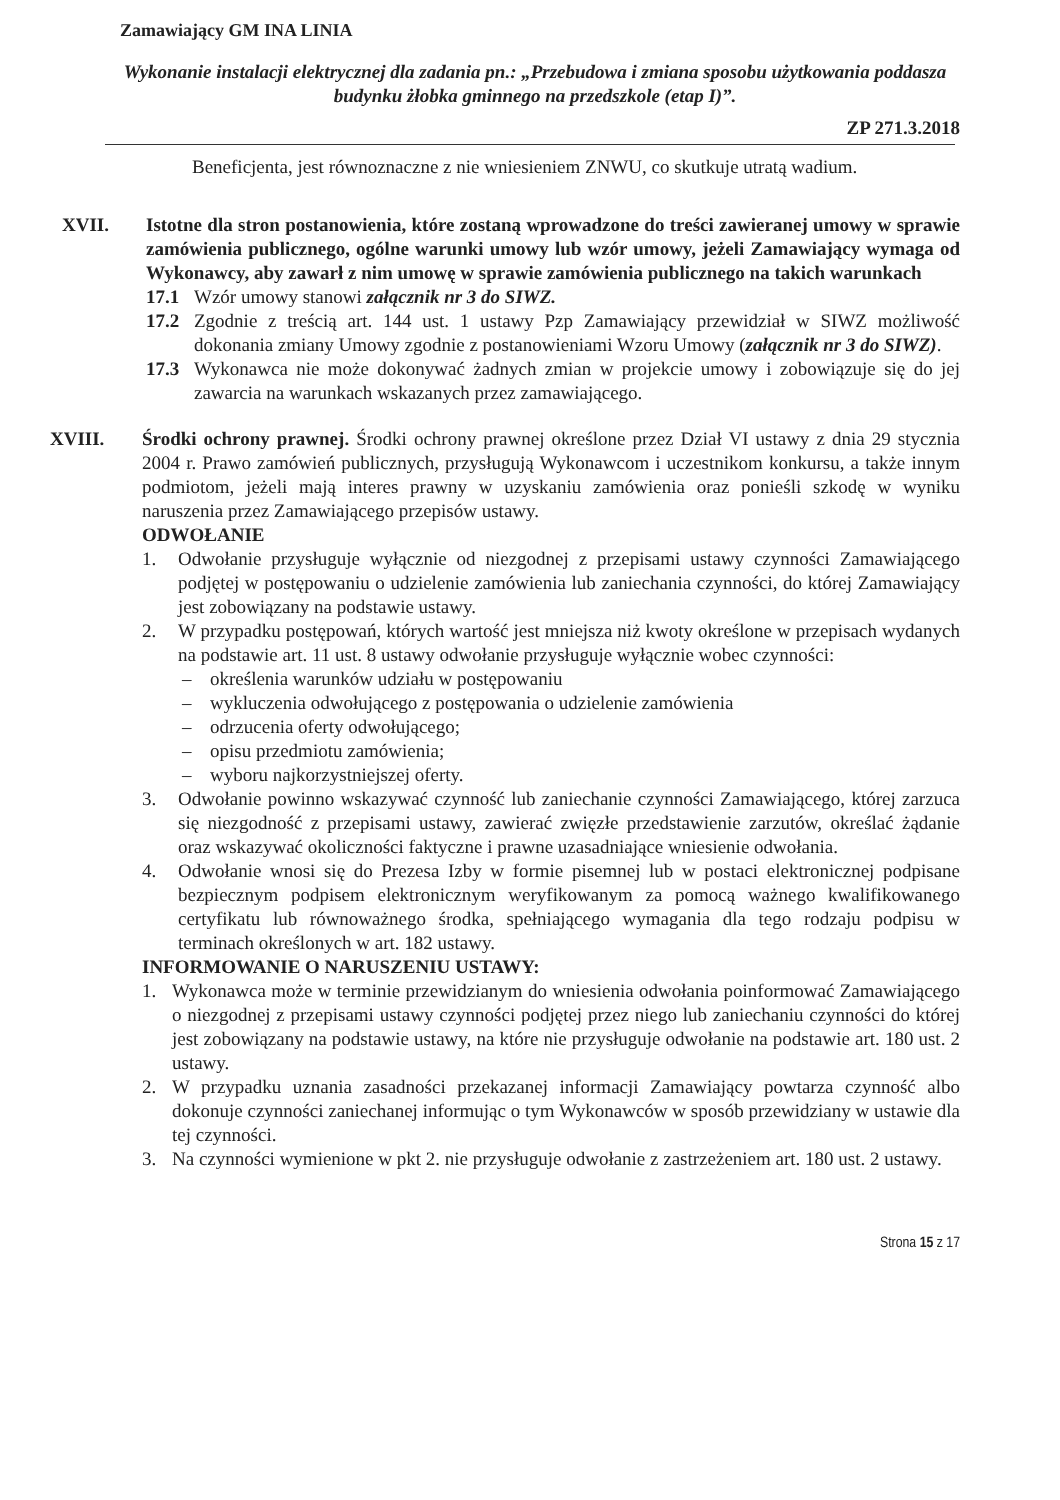Zamawiający GM INA LINIA
Wykonanie instalacji elektrycznej dla zadania pn.: „Przebudowa i zmiana sposobu użytkowania poddasza budynku żłobka gminnego na przedszkole (etap I)”.
ZP 271.3.2018
Beneficjenta, jest równoznaczne z nie wniesieniem ZNWU, co skutkuje utratą wadium.
XVII. Istotne dla stron postanowienia, które zostaną wprowadzone do treści zawieranej umowy w sprawie zamówienia publicznego, ogólne warunki umowy lub wzór umowy, jeżeli Zamawiający wymaga od Wykonawcy, aby zawarł z nim umowę w sprawie zamówienia publicznego na takich warunkach
17.1 Wzór umowy stanowi załącznik nr 3 do SIWZ.
17.2 Zgodnie z treścią art. 144 ust. 1 ustawy Pzp Zamawiający przewidział w SIWZ możliwość dokonania zmiany Umowy zgodnie z postanowieniami Wzoru Umowy (załącznik nr 3 do SIWZ).
17.3 Wykonawca nie może dokonywać żadnych zmian w projekcie umowy i zobowiązuje się do jej zawarcia na warunkach wskazanych przez zamawiającego.
XVIII. Środki ochrony prawnej. Środki ochrony prawnej określone przez Dział VI ustawy z dnia 29 stycznia 2004 r. Prawo zamówień publicznych, przysługują Wykonawcom i uczestnikom konkursu, a także innym podmiotom, jeżeli mają interes prawny w uzyskaniu zamówienia oraz ponieśli szkodę w wyniku naruszenia przez Zamawiającego przepisów ustawy.
ODWOŁANIE
1. Odwołanie przysługuje wyłącznie od niezgodnej z przepisami ustawy czynności Zamawiającego podjętej w postępowaniu o udzielenie zamówienia lub zaniechania czynności, do której Zamawiający jest zobowiązany na podstawie ustawy.
2. W przypadku postępowań, których wartość jest mniejsza niż kwoty określone w przepisach wydanych na podstawie art. 11 ust. 8 ustawy odwołanie przysługuje wyłącznie wobec czynności:
– określenia warunków udziału w postępowaniu
– wykluczenia odwołującego z postępowania o udzielenie zamówienia
– odrzucenia oferty odwołującego;
– opisu przedmiotu zamówienia;
– wyboru najkorzystniejszej oferty.
3. Odwołanie powinno wskazywać czynność lub zaniechanie czynności Zamawiającego, której zarzuca się niezgodność z przepisami ustawy, zawierać zwięzłe przedstawienie zarzutów, określać żądanie oraz wskazywać okoliczności faktyczne i prawne uzasadniające wniesienie odwołania.
4. Odwołanie wnosi się do Prezesa Izby w formie pisemnej lub w postaci elektronicznej podpisane bezpiecznym podpisem elektronicznym weryfikowanym za pomocą ważnego kwalifikowanego certyfikatu lub równoważnego środka, spełniającego wymagania dla tego rodzaju podpisu w terminach określonych w art. 182 ustawy.
INFORMOWANIE O NARUSZENIU USTAWY:
1. Wykonawca może w terminie przewidzianym do wniesienia odwołania poinformować Zamawiającego o niezgodnej z przepisami ustawy czynności podjętej przez niego lub zaniechaniu czynności do której jest zobowiązany na podstawie ustawy, na które nie przysługuje odwołanie na podstawie art. 180 ust. 2 ustawy.
2. W przypadku uznania zasadności przekazanej informacji Zamawiający powtarza czynność albo dokonuje czynności zaniechanej informując o tym Wykonawców w sposób przewidziany w ustawie dla tej czynności.
3. Na czynności wymienione w pkt 2. nie przysługuje odwołanie z zastrzeżeniem art. 180 ust. 2 ustawy.
Strona 15 z 17